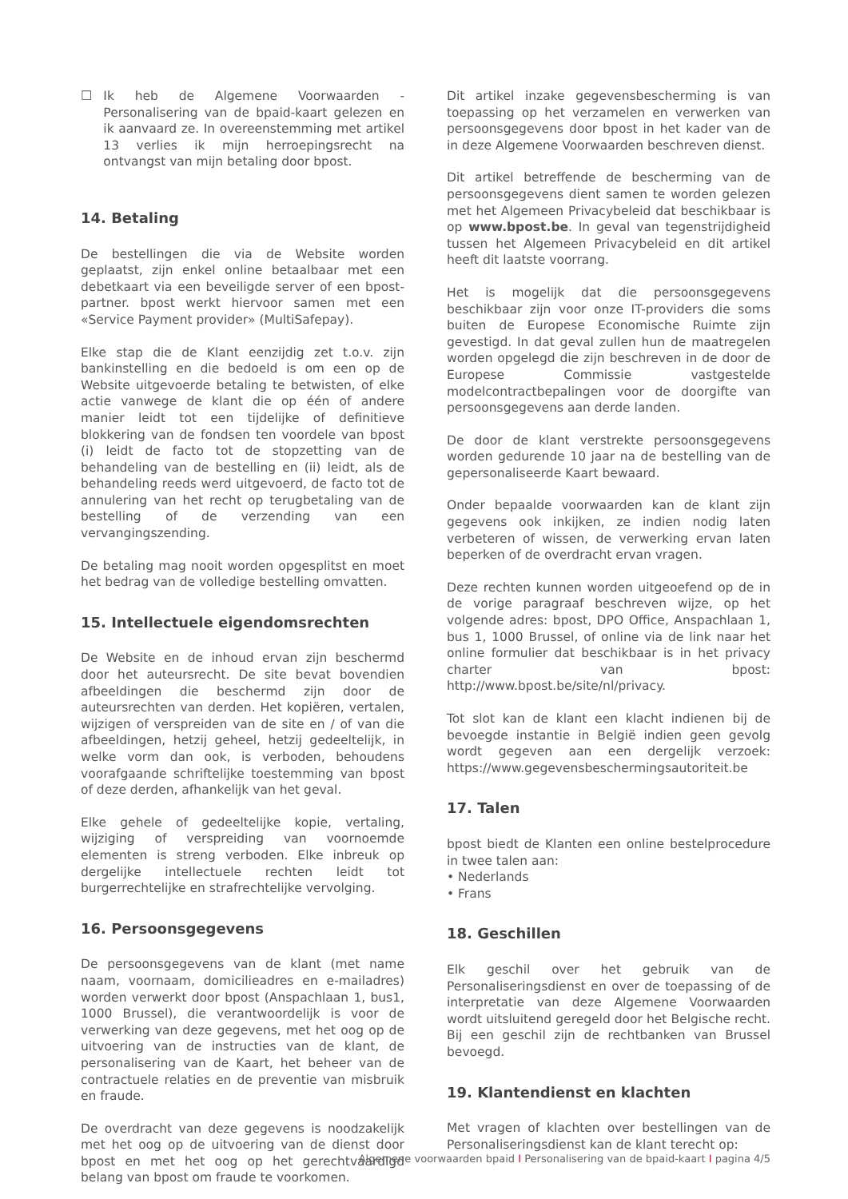☐ Ik heb de Algemene Voorwaarden - Personalisering van de bpaid-kaart gelezen en ik aanvaard ze. In overeenstemming met artikel 13 verlies ik mijn herroepingsrecht na ontvangst van mijn betaling door bpost.
14. Betaling
De bestellingen die via de Website worden geplaatst, zijn enkel online betaalbaar met een debetkaart via een beveiligde server of een bpost-partner. bpost werkt hiervoor samen met een «Service Payment provider» (MultiSafepay).
Elke stap die de Klant eenzijdig zet t.o.v. zijn bankinstelling en die bedoeld is om een op de Website uitgevoerde betaling te betwisten, of elke actie vanwege de klant die op één of andere manier leidt tot een tijdelijke of definitieve blokkering van de fondsen ten voordele van bpost (i) leidt de facto tot de stopzetting van de behandeling van de bestelling en (ii) leidt, als de behandeling reeds werd uitgevoerd, de facto tot de annulering van het recht op terugbetaling van de bestelling of de verzending van een vervangingszending.
De betaling mag nooit worden opgesplitst en moet het bedrag van de volledige bestelling omvatten.
15. Intellectuele eigendomsrechten
De Website en de inhoud ervan zijn beschermd door het auteursrecht. De site bevat bovendien afbeeldingen die beschermd zijn door de auteursrechten van derden. Het kopiëren, vertalen, wijzigen of verspreiden van de site en / of van die afbeeldingen, hetzij geheel, hetzij gedeeltelijk, in welke vorm dan ook, is verboden, behoudens voorafgaande schriftelijke toestemming van bpost of deze derden, afhankelijk van het geval.
Elke gehele of gedeeltelijke kopie, vertaling, wijziging of verspreiding van voornoemde elementen is streng verboden. Elke inbreuk op dergelijke intellectuele rechten leidt tot burgerrechtelijke en strafrechtelijke vervolging.
16. Persoonsgegevens
De persoonsgegevens van de klant (met name naam, voornaam, domicilieadres en e-mailadres) worden verwerkt door bpost (Anspachlaan 1, bus1, 1000 Brussel), die verantwoordelijk is voor de verwerking van deze gegevens, met het oog op de uitvoering van de instructies van de klant, de personalisering van de Kaart, het beheer van de contractuele relaties en de preventie van misbruik en fraude.
De overdracht van deze gegevens is noodzakelijk met het oog op de uitvoering van de dienst door bpost en met het oog op het gerechtvaardigd belang van bpost om fraude te voorkomen.
Dit artikel inzake gegevensbescherming is van toepassing op het verzamelen en verwerken van persoonsgegevens door bpost in het kader van de in deze Algemene Voorwaarden beschreven dienst.
Dit artikel betreffende de bescherming van de persoonsgegevens dient samen te worden gelezen met het Algemeen Privacybeleid dat beschikbaar is op www.bpost.be. In geval van tegenstrijdigheid tussen het Algemeen Privacybeleid en dit artikel heeft dit laatste voorrang.
Het is mogelijk dat die persoonsgegevens beschikbaar zijn voor onze IT-providers die soms buiten de Europese Economische Ruimte zijn gevestigd. In dat geval zullen hun de maatregelen worden opgelegd die zijn beschreven in de door de Europese Commissie vastgestelde modelcontractbepalingen voor de doorgifte van persoonsgegevens aan derde landen.
De door de klant verstrekte persoonsgegevens worden gedurende 10 jaar na de bestelling van de gepersonaliseerde Kaart bewaard.
Onder bepaalde voorwaarden kan de klant zijn gegevens ook inkijken, ze indien nodig laten verbeteren of wissen, de verwerking ervan laten beperken of de overdracht ervan vragen.
Deze rechten kunnen worden uitgeoefend op de in de vorige paragraaf beschreven wijze, op het volgende adres: bpost, DPO Office, Anspachlaan 1, bus 1, 1000 Brussel, of online via de link naar het online formulier dat beschikbaar is in het privacy charter van bpost: http://www.bpost.be/site/nl/privacy.
Tot slot kan de klant een klacht indienen bij de bevoegde instantie in België indien geen gevolg wordt gegeven aan een dergelijk verzoek: https://www.gegevensbeschermingsautoriteit.be
17. Talen
bpost biedt de Klanten een online bestelprocedure in twee talen aan:
• Nederlands
• Frans
18. Geschillen
Elk geschil over het gebruik van de Personaliseringsdienst en over de toepassing of de interpretatie van deze Algemene Voorwaarden wordt uitsluitend geregeld door het Belgische recht. Bij een geschil zijn de rechtbanken van Brussel bevoegd.
19. Klantendienst en klachten
Met vragen of klachten over bestellingen van de Personaliseringsdienst kan de klant terecht op:
Algemene voorwaarden bpaid I Personalisering van de bpaid-kaart I pagina 4/5